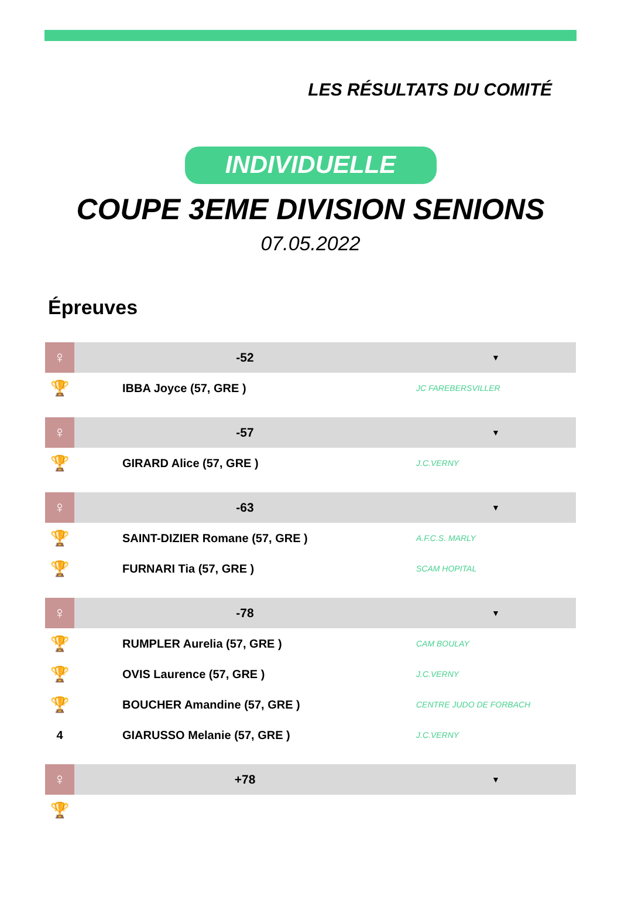LES RÉSULTATS DU COMITÉ
INDIVIDUELLE
COUPE 3EME DIVISION SENIONS
07.05.2022
Épreuves
| ♀ | -52 | ▼ |
| 🏆 | IBBA Joyce (57, GRE ) | JC FAREBERSVILLER |
| ♀ | -57 | ▼ |
| 🏆 | GIRARD Alice (57, GRE ) | J.C.VERNY |
| ♀ | -63 | ▼ |
| 🏆 | SAINT-DIZIER Romane (57, GRE ) | A.F.C.S. MARLY |
| 🏆 | FURNARI Tia (57, GRE ) | SCAM HOPITAL |
| ♀ | -78 | ▼ |
| 🏆 | RUMPLER Aurelia (57, GRE ) | CAM BOULAY |
| 🏆 | OVIS Laurence (57, GRE ) | J.C.VERNY |
| 🏆 | BOUCHER Amandine (57, GRE ) | CENTRE JUDO DE FORBACH |
| 4 | GIARUSSO Melanie (57, GRE ) | J.C.VERNY |
| ♀ | +78 | ▼ |
| 🏆 | | |